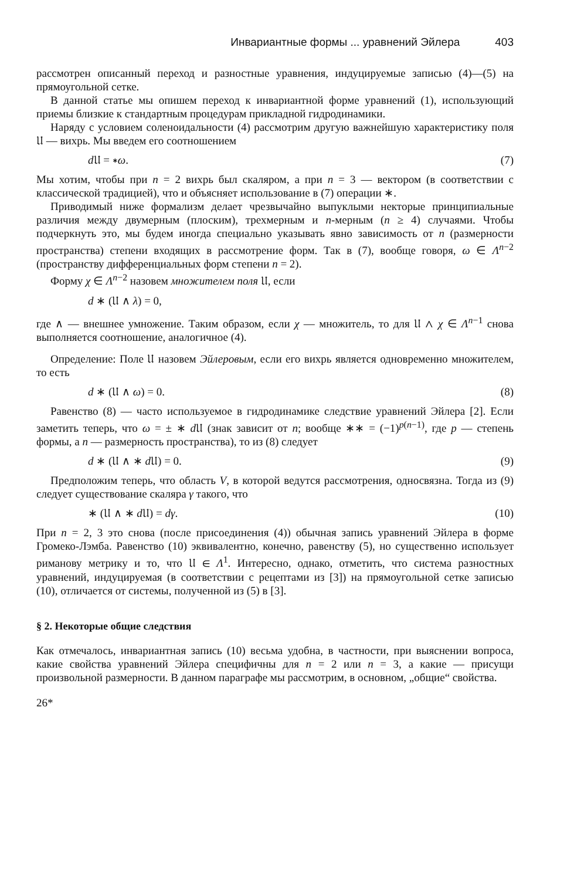Инвариантные формы ... уравнений Эйлера 403
рассмотрен описанный переход и разностные уравнения, индуцируемые записью (4)—(5) на прямоугольной сетке.
В данной статье мы опишем переход к инвариантной форме уравнений (1), использующий приемы близкие к стандартным процедурам прикладной гидродинамики.
Наряду с условием соленоидальности (4) рассмотрим другую важнейшую характеристику поля 𝔘 — вихрь. Мы введем его соотношением
d 𝔘 = ∗ω. (7)
Мы хотим, чтобы при n = 2 вихрь был скаляром, а при n = 3 — вектором (в соответствии с классической традицией), что и объясняет использование в (7) операции ∗.
Приводимый ниже формализм делает чрезвычайно выпуклыми некторые принципиальные различия между двумерным (плоским), трехмерным и n-мерным (n ≥ 4) случаями. Чтобы подчеркнуть это, мы будем иногда специально указывать явно зависимость от n (размерности пространства) степени входящих в рассмотрение форм. Так в (7), вообще говоря, ω ∈ Λ<sup>n−2</sup> (пространству дифференциальных форм степени n = 2).
Форму χ ∈ Λ<sup>n−2</sup> назовем множителем поля 𝔘, если
d ∗ (𝔘 ∧ λ) = 0,
где ∧ — внешнее умножение. Таким образом, если χ — множитель, то для 𝔘 ∧ χ ∈ Λ<sup>n−1</sup> снова выполняется соотношение, аналогичное (4).
Определение: Поле 𝔘 назовем Эйлеровым, если его вихрь является одновременно множителем, то есть
d ∗ (𝔘 ∧ ω) = 0. (8)
Равенство (8) — часто используемое в гидродинамике следствие уравнений Эйлера [2]. Если заметить теперь, что ω = ± ∗ d 𝔘 (знак зависит от n; вообще ∗∗ = (−1)<sup>p(n−1)</sup>, где p — степень формы, а n — размерность пространства), то из (8) следует
d ∗ (𝔘 ∧ ∗ d 𝔘) = 0. (9)
Предположим теперь, что область V, в которой ведутся рассмотрения, односвязна. Тогда из (9) следует существование скаляра γ такого, что
∗ (𝔘 ∧ ∗ d 𝔘) = dγ. (10)
При n = 2, 3 это снова (после присоединения (4)) обычная запись уравнений Эйлера в форме Громеко-Лэмба. Равенство (10) эквивалентно, конечно, равенству (5), но существенно использует риманову метрику и то, что 𝔘 ∈ Λ<sup>1</sup>. Интересно, однако, отметить, что система разностных уравнений, индуцируемая (в соответствии с рецептами из [3]) на прямоугольной сетке записью (10), отличается от системы, полученной из (5) в [3].
§ 2. Некоторые общие следствия
Как отмечалось, инвариантная запись (10) весьма удобна, в частности, при выяснении вопроса, какие свойства уравнений Эйлера специфичны для n = 2 или n = 3, а какие — присущи произвольной размерности. В данном параграфе мы рассмотрим, в основном, „общие“ свойства.
26*